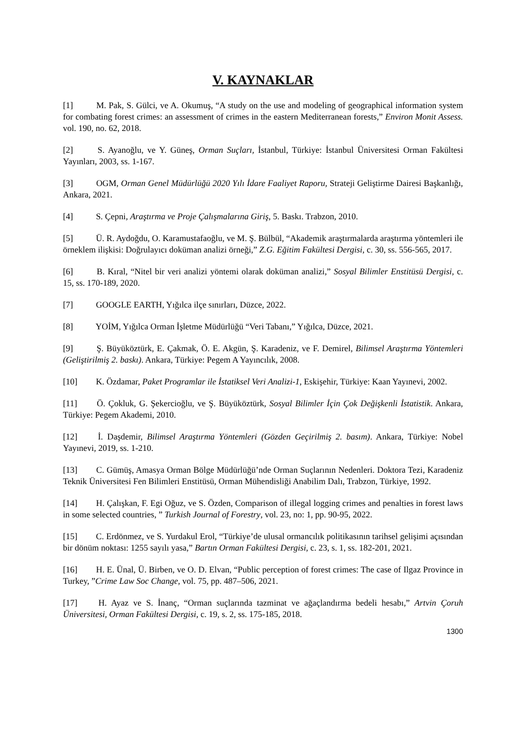V. KAYNAKLAR
[1] M. Pak, S. Gülci, ve A. Okumuş, “A study on the use and modeling of geographical information system for combating forest crimes: an assessment of crimes in the eastern Mediterranean forests,” Environ Monit Assess. vol. 190, no. 62, 2018.
[2] S. Ayanoğlu, ve Y. Güneş, Orman Suçları, İstanbul, Türkiye: İstanbul Üniversitesi Orman Fakültesi Yayınları, 2003, ss. 1-167.
[3] OGM, Orman Genel Müdürlüğü 2020 Yılı İdare Faaliyet Raporu, Strateji Geliştirme Dairesi Başkanlığı, Ankara, 2021.
[4] S. Çepni, Araştırma ve Proje Çalışmalarına Giriş, 5. Baskı. Trabzon, 2010.
[5] Ü. R. Aydoğdu, O. Karamustafaoğlu, ve M. Ş. Bülbül, “Akademik araştırmalarda araştırma yöntemleri ile örneklem ilişkisi: Doğrulayıcı doküman analizi örneği,” Z.G. Eğitim Fakültesi Dergisi, c. 30, ss. 556-565, 2017.
[6] B. Kıral, “Nitel bir veri analizi yöntemi olarak doküman analizi,” Sosyal Bilimler Enstitüsü Dergisi, c. 15, ss. 170-189, 2020.
[7] GOOGLE EARTH, Yığılca ilçe sınırları, Düzce, 2022.
[8] YOİM, Yığılca Orman İşletme Müdürlüğü “Veri Tabanı,” Yığılca, Düzce, 2021.
[9] Ş. Büyüköztürk, E. Çakmak, Ö. E. Akgün, Ş. Karadeniz, ve F. Demirel, Bilimsel Araştırma Yöntemleri (Geliştirilmiş 2. baskı). Ankara, Türkiye: Pegem A Yayıncılık, 2008.
[10] K. Özdamar, Paket Programlar ile İstatiksel Veri Analizi-1, Eskişehir, Türkiye: Kaan Yayınevi, 2002.
[11] Ö. Çokluk, G. Şekercioğlu, ve Ş. Büyüköztürk, Sosyal Bilimler İçin Çok Değişkenli İstatistik. Ankara, Türkiye: Pegem Akademi, 2010.
[12] İ. Daşdemir, Bilimsel Araştırma Yöntemleri (Gözden Geçirilmiş 2. basım). Ankara, Türkiye: Nobel Yayınevi, 2019, ss. 1-210.
[13] C. Gümüş, Amasya Orman Bölge Müdürlüğü’nde Orman Suçlarının Nedenleri. Doktora Tezi, Karadeniz Teknik Üniversitesi Fen Bilimleri Enstitüsü, Orman Mühendisliği Anabilim Dalı, Trabzon, Türkiye, 1992.
[14] H. Çalışkan, F. Egi Oğuz, ve S. Özden, Comparison of illegal logging crimes and penalties in forest laws in some selected countries, ” Turkish Journal of Forestry, vol. 23, no: 1, pp. 90-95, 2022.
[15] C. Erdönmez, ve S. Yurdakul Erol, “Türkiye’de ulusal ormancılık politikasının tarihsel gelişimi açısından bir dönüm noktası: 1255 sayılı yasa,” Bartın Orman Fakültesi Dergisi, c. 23, s. 1, ss. 182-201, 2021.
[16] H. E. Ünal, Ü. Birben, ve O. D. Elvan, “Public perception of forest crimes: The case of Ilgaz Province in Turkey, ”Crime Law Soc Change, vol. 75, pp. 487–506, 2021.
[17] H. Ayaz ve S. İnanç, “Orman suçlarında tazminat ve ağaçlandırma bedeli hesabı,” Artvin Çoruh Üniversitesi, Orman Fakültesi Dergisi, c. 19, s. 2, ss. 175-185, 2018.
1300